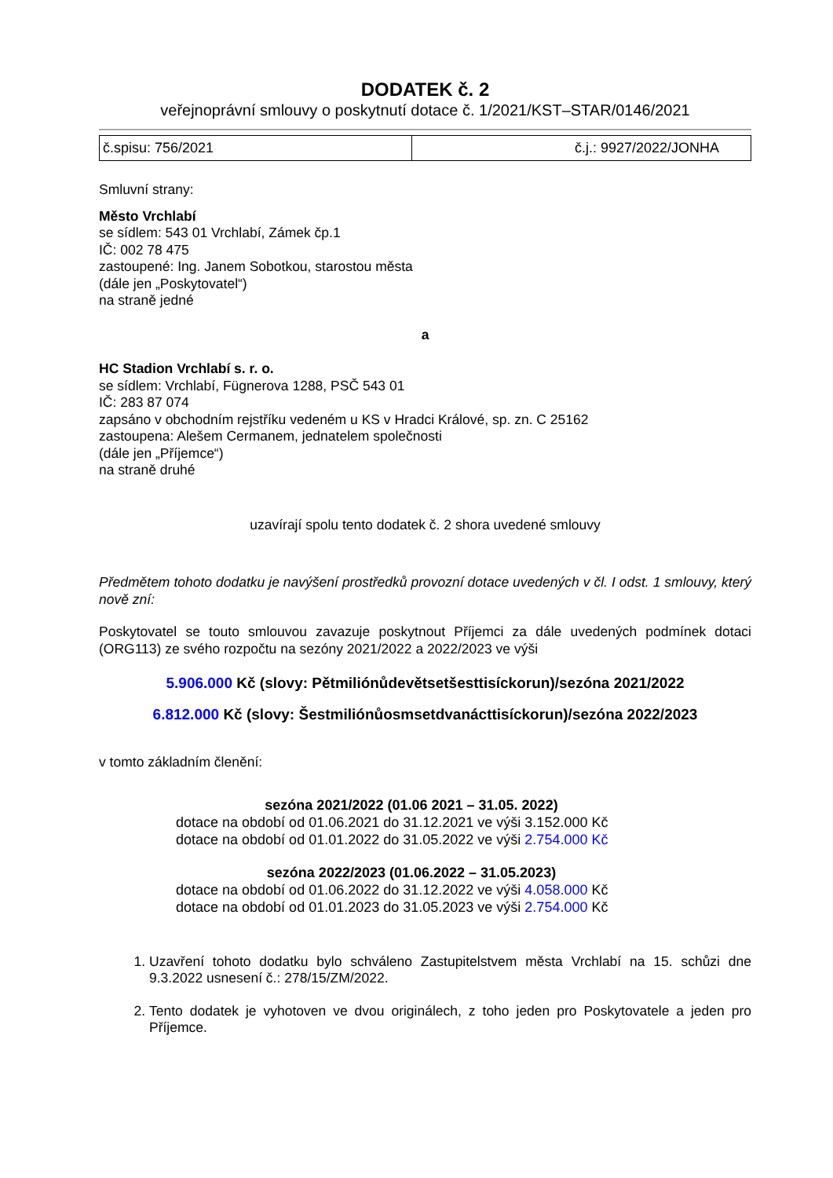DODATEK č. 2
veřejnoprávní smlouvy o poskytnutí dotace č. 1/2021/KST–STAR/0146/2021
| č.spisu: 756/2021 | č.j.: 9927/2022/JONHA |
Smluvní strany:
Město Vrchlabí
se sídlem: 543 01 Vrchlabí, Zámek čp.1
IČ: 002 78 475
zastoupené: Ing. Janem Sobotkou, starostou města
(dále jen „Poskytovatel“)
na straně jedné
a
HC Stadion Vrchlabí s. r. o.
se sídlem: Vrchlabí, Fügnerova 1288, PSČ 543 01
IČ: 283 87 074
zapsáno v obchodním rejstříku vedeném u KS v Hradci Králové, sp. zn. C 25162
zastoupena: Alešem Cermanem, jednatelem společnosti
(dále jen „Příjemce“)
na straně druhé
uzavírají spolu tento dodatek č. 2 shora uvedené smlouvy
Předmětem tohoto dodatku je navýšení prostředků provozní dotace uvedených v čl. I odst. 1 smlouvy, který nově zní:
Poskytovatel se touto smlouvou zavazuje poskytnout Příjemci za dále uvedených podmínek dotaci (ORG113) ze svého rozpočtu na sezóny 2021/2022 a 2022/2023 ve výši
5.906.000 Kč (slovy: Pětmiliónůdevětsetšesttisíckorun)/sezóna 2021/2022
6.812.000 Kč (slovy: Šestmiliónůosmsetdvanácttisíckorun)/sezóna 2022/2023
v tomto základním členění:
sezóna 2021/2022 (01.06 2021 – 31.05. 2022)
dotace na období od 01.06.2021 do 31.12.2021 ve výši 3.152.000 Kč
dotace na období od 01.01.2022 do 31.05.2022 ve výši 2.754.000 Kč
sezóna 2022/2023 (01.06.2022 – 31.05.2023)
dotace na období od 01.06.2022 do 31.12.2022 ve výši 4.058.000 Kč
dotace na období od 01.01.2023 do 31.05.2023 ve výši 2.754.000 Kč
1. Uzavření tohoto dodatku bylo schváleno Zastupitelstvem města Vrchlabí na 15. schůzi dne 9.3.2022 usnesení č.: 278/15/ZM/2022.
2. Tento dodatek je vyhotoven ve dvou originálech, z toho jeden pro Poskytovatele a jeden pro Příjemce.